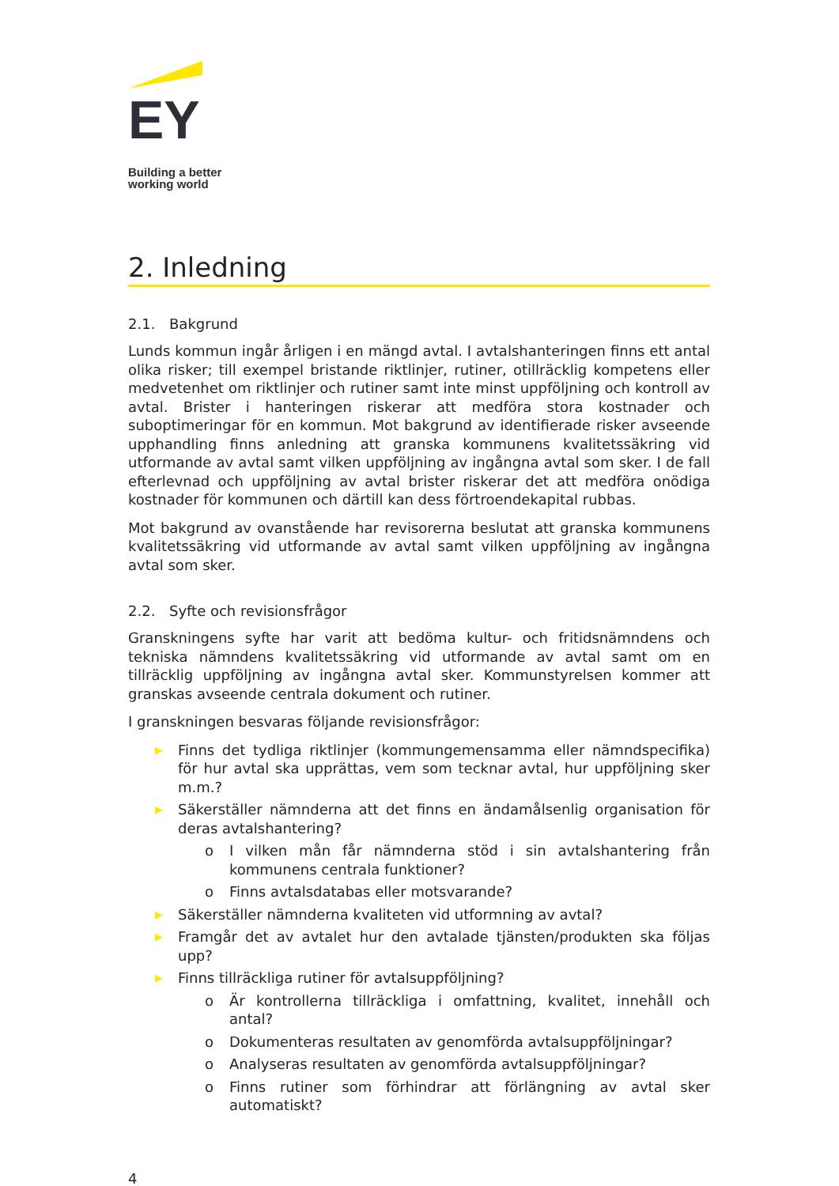EY
Building a better
working world
2. Inledning
2.1. Bakgrund
Lunds kommun ingår årligen i en mängd avtal. I avtalshanteringen finns ett antal olika risker; till exempel bristande riktlinjer, rutiner, otillräcklig kompetens eller medvetenhet om riktlinjer och rutiner samt inte minst uppföljning och kontroll av avtal. Brister i hanteringen riskerar att medföra stora kostnader och suboptimeringar för en kommun. Mot bakgrund av identifierade risker avseende upphandling finns anledning att granska kommunens kvalitetssäkring vid utformande av avtal samt vilken uppföljning av ingångna avtal som sker. I de fall efterlevnad och uppföljning av avtal brister riskerar det att medföra onödiga kostnader för kommunen och därtill kan dess förtroendekapital rubbas.
Mot bakgrund av ovanstående har revisorerna beslutat att granska kommunens kvalitetssäkring vid utformande av avtal samt vilken uppföljning av ingångna avtal som sker.
2.2. Syfte och revisionsfrågor
Granskningens syfte har varit att bedöma kultur- och fritidsnämndens och tekniska nämndens kvalitetssäkring vid utformande av avtal samt om en tillräcklig uppföljning av ingångna avtal sker. Kommunstyrelsen kommer att granskas avseende centrala dokument och rutiner.
I granskningen besvaras följande revisionsfrågor:
▶ Finns det tydliga riktlinjer (kommungemensamma eller nämndspecifika) för hur avtal ska upprättas, vem som tecknar avtal, hur uppföljning sker m.m.?
▶ Säkerställer nämnderna att det finns en ändamålsenlig organisation för deras avtalshantering?
o I vilken mån får nämnderna stöd i sin avtalshantering från kommunens centrala funktioner?
o Finns avtalsdatabas eller motsvarande?
▶ Säkerställer nämnderna kvaliteten vid utformning av avtal?
▶ Framgår det av avtalet hur den avtalade tjänsten/produkten ska följas upp?
▶ Finns tillräckliga rutiner för avtalsuppföljning?
o Är kontrollerna tillräckliga i omfattning, kvalitet, innehåll och antal?
o Dokumenteras resultaten av genomförda avtalsuppföljningar?
o Analyseras resultaten av genomförda avtalsuppföljningar?
o Finns rutiner som förhindrar att förlängning av avtal sker automatiskt?
4